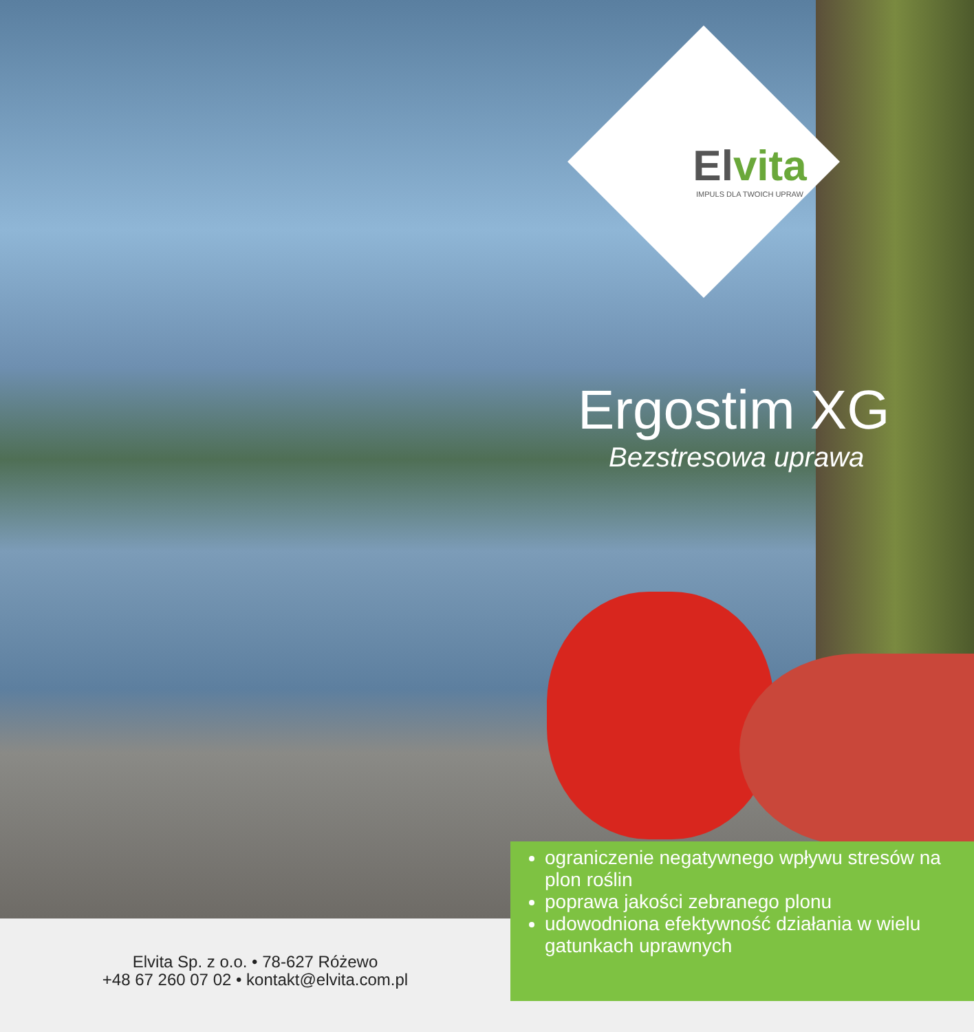Elvita
IMPULS DLA TWOICH UPRAW
Ergostim XG
Bezstresowa uprawa
Elvita Sp. z o.o. • 78-627 Różewo
+48 67 260 07 02 • kontakt@elvita.com.pl
ograniczenie negatywnego wpływu stresów na plon roślin
poprawa jakości zebranego plonu
udowodniona efektywność działania w wielu gatunkach uprawnych